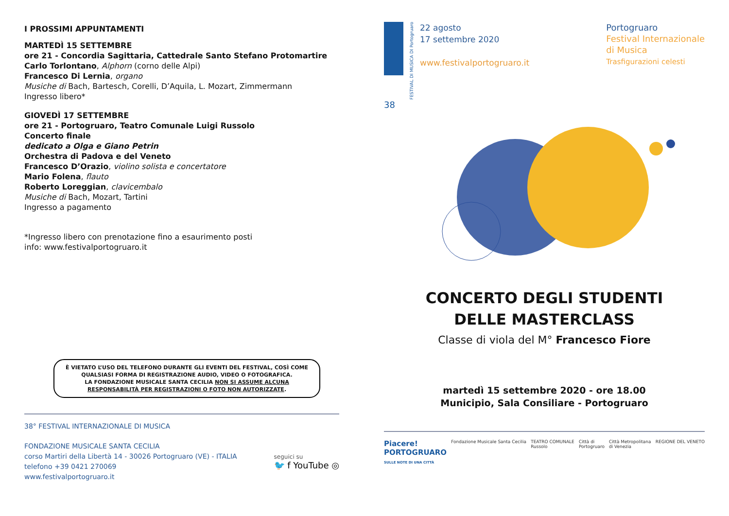I PROSSIMI APPUNTAMENTI
MARTEDÌ 15 SETTEMBRE
ore 21 - Concordia Sagittaria, Cattedrale Santo Stefano Protomartire
Carlo Torlontano, Alphorn (corno delle Alpi)
Francesco Di Lernia, organo
Musiche di Bach, Bartesch, Corelli, D’Aquila, L. Mozart, Zimmermann
Ingresso libero*
GIOVEDÌ 17 SETTEMBRE
ore 21 - Portogruaro, Teatro Comunale Luigi Russolo
Concerto finale
dedicato a Olga e Giano Petrin
Orchestra di Padova e del Veneto
Francesco D’Orazio, violino solista e concertatore
Mario Folena, flauto
Roberto Loreggian, clavicembalo
Musiche di Bach, Mozart, Tartini
Ingresso a pagamento
*Ingresso libero con prenotazione fino a esaurimento posti
info: www.festivalportogruaro.it
È VIETATO L’USO DEL TELEFONO DURANTE GLI EVENTI DEL FESTIVAL, COSÌ COME QUALSIASI FORMA DI REGISTRAZIONE AUDIO, VIDEO O FOTOGRAFICA.
LA FONDAZIONE MUSICALE SANTA CECILIA NON SI ASSUME ALCUNA RESPONSABILITÀ PER REGISTRAZIONI O FOTO NON AUTORIZZATE.
38° FESTIVAL INTERNAZIONALE DI MUSICA
FONDAZIONE MUSICALE SANTA CECILIA
corso Martiri della Libertà 14 - 30026 Portogruaro (VE) - ITALIA
telefono +39 0421 270069
www.festivalportogruaro.it
seguici su
🐦 f YouTube ◎
FESTIVAL DI MUSICA DI Portogruaro
22 agosto
17 settembre 2020
www.festivalportogruaro.it
Portogruaro
Festival Internazionale
di Musica
Trasfigurazioni celesti
38
CONCERTO DEGLI STUDENTI
DELLE MASTERCLASS
Classe di viola del M° Francesco Fiore
martedì 15 settembre 2020 - ore 18.00
Municipio, Sala Consiliare - Portogruaro
Piacere!
PORTOGRUARO
SULLE NOTE DI UNA CITTÀ Fondazione Musicale Santa Cecilia TEATRO COMUNALE
Russolo Città di
Portogruaro Città Metropolitana
di Venezia REGIONE DEL VENETO